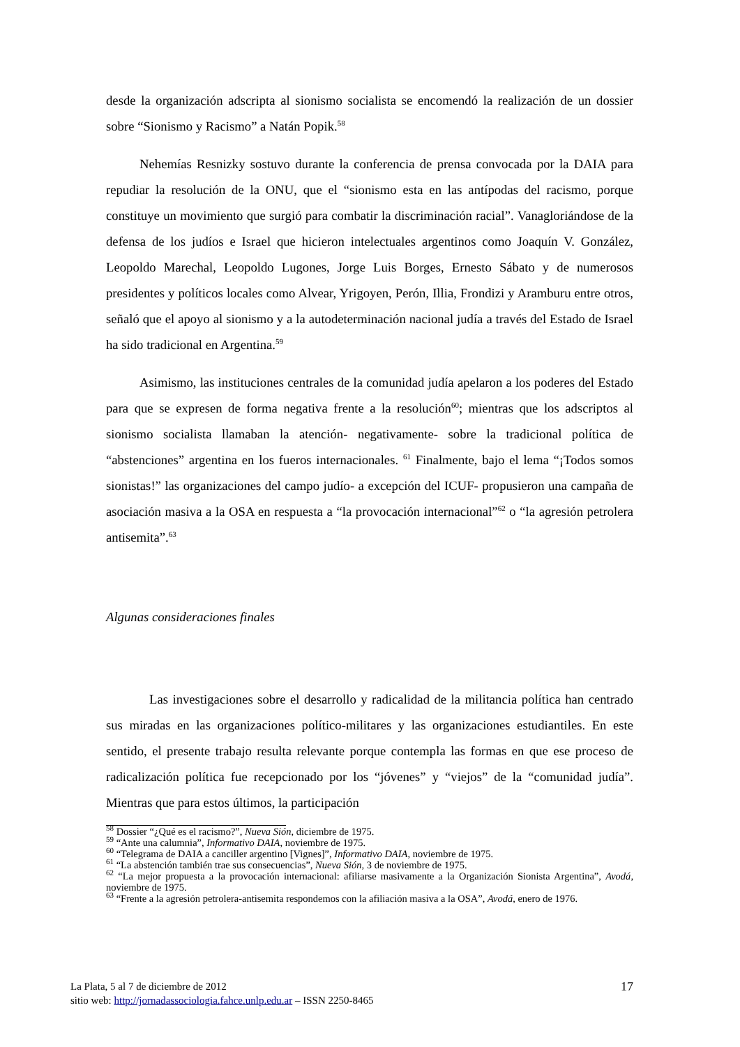desde la organización adscripta al sionismo socialista se encomendó la realización de un dossier sobre “Sionismo y Racismo” a Natán Popik.<sup>58</sup>
Nehemías Resnizky sostuvo durante la conferencia de prensa convocada por la DAIA para repudiar la resolución de la ONU, que el “sionismo esta en las antípodas del racismo, porque constituye un movimiento que surgió para combatir la discriminación racial”. Vanagloriándose de la defensa de los judíos e Israel que hicieron intelectuales argentinos como Joaquín V. González, Leopoldo Marechal, Leopoldo Lugones, Jorge Luis Borges, Ernesto Sábato y de numerosos presidentes y políticos locales como Alvear, Yrigoyen, Perón, Illia, Frondizi y Aramburu entre otros, señaló que el apoyo al sionismo y a la autodeterminación nacional judía a través del Estado de Israel ha sido tradicional en Argentina.<sup>59</sup>
Asimismo, las instituciones centrales de la comunidad judía apelaron a los poderes del Estado para que se expresen de forma negativa frente a la resolución<sup>60</sup>; mientras que los adscriptos al sionismo socialista llamaban la atención- negativamente- sobre la tradicional política de “abstenciones” argentina en los fueros internacionales. <sup>61</sup> Finalmente, bajo el lema “¡Todos somos sionistas!” las organizaciones del campo judío- a excepción del ICUF- propusieron una campaña de asociación masiva a la OSA en respuesta a “la provocación internacional”<sup>62</sup> o “la agresión petrolera antisemita”.<sup>63</sup>
Algunas consideraciones finales
Las investigaciones sobre el desarrollo y radicalidad de la militancia política han centrado sus miradas en las organizaciones político-militares y las organizaciones estudiantiles. En este sentido, el presente trabajo resulta relevante porque contempla las formas en que ese proceso de radicalización política fue recepcionado por los “jóvenes” y “viejos” de la “comunidad judía”. Mientras que para estos últimos, la participación
<sup>58</sup> Dossier “¿Qué es el racismo?”, Nueva Sión, diciembre de 1975.
<sup>59</sup> “Ante una calumnia”, Informativo DAIA, noviembre de 1975.
<sup>60</sup> “Telegrama de DAIA a canciller argentino [Vignes]”, Informativo DAIA, noviembre de 1975.
<sup>61</sup> “La abstención también trae sus consecuencias”, Nueva Sión, 3 de noviembre de 1975.
<sup>62</sup> “La mejor propuesta a la provocación internacional: afiliarse masivamente a la Organización Sionista Argentina”, Avodá, noviembre de 1975.
<sup>63</sup> “Frente a la agresión petrolera-antisemita respondemos con la afiliación masiva a la OSA”, Avodá, enero de 1976.
La Plata, 5 al 7 de diciembre de 2012
sitio web: http://jornadassociologia.fahce.unlp.edu.ar – ISSN 2250-8465
17